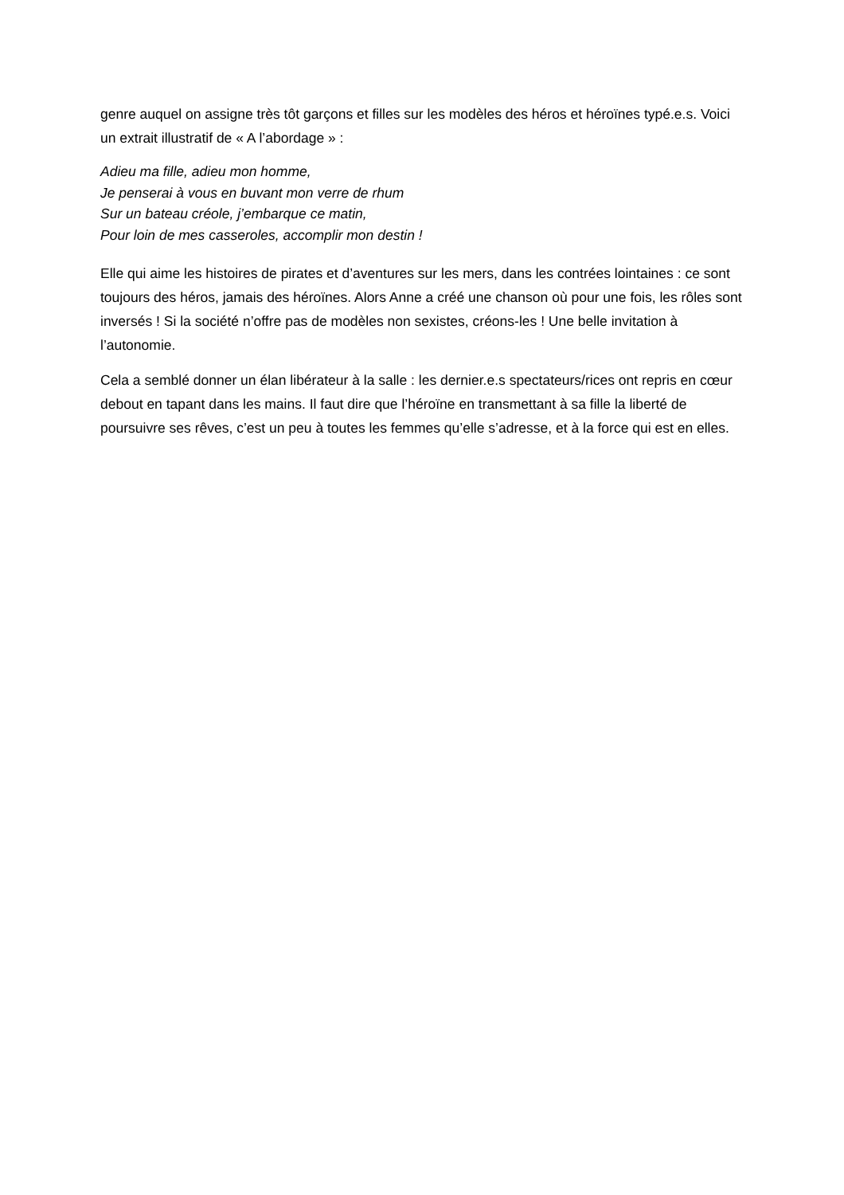genre auquel on assigne très tôt garçons et filles sur les modèles des héros et héroïnes typé.e.s. Voici un extrait illustratif de « A l’abordage » :
Adieu ma fille, adieu mon homme,
Je penserai à vous en buvant mon verre de rhum
Sur un bateau créole, j’embarque ce matin,
Pour loin de mes casseroles, accomplir mon destin !
Elle qui aime les histoires de pirates et d’aventures sur les mers, dans les contrées lointaines : ce sont toujours des héros, jamais des héroïnes. Alors Anne a créé une chanson où pour une fois, les rôles sont inversés ! Si la société n’offre pas de modèles non sexistes, créons-les ! Une belle invitation à l’autonomie.
Cela a semblé donner un élan libérateur à la salle : les dernier.e.s spectateurs/rices ont repris en cœur debout en tapant dans les mains. Il faut dire que l’héroïne en transmettant à sa fille la liberté de poursuivre ses rêves, c’est un peu à toutes les femmes qu’elle s’adresse, et à la force qui est en elles.